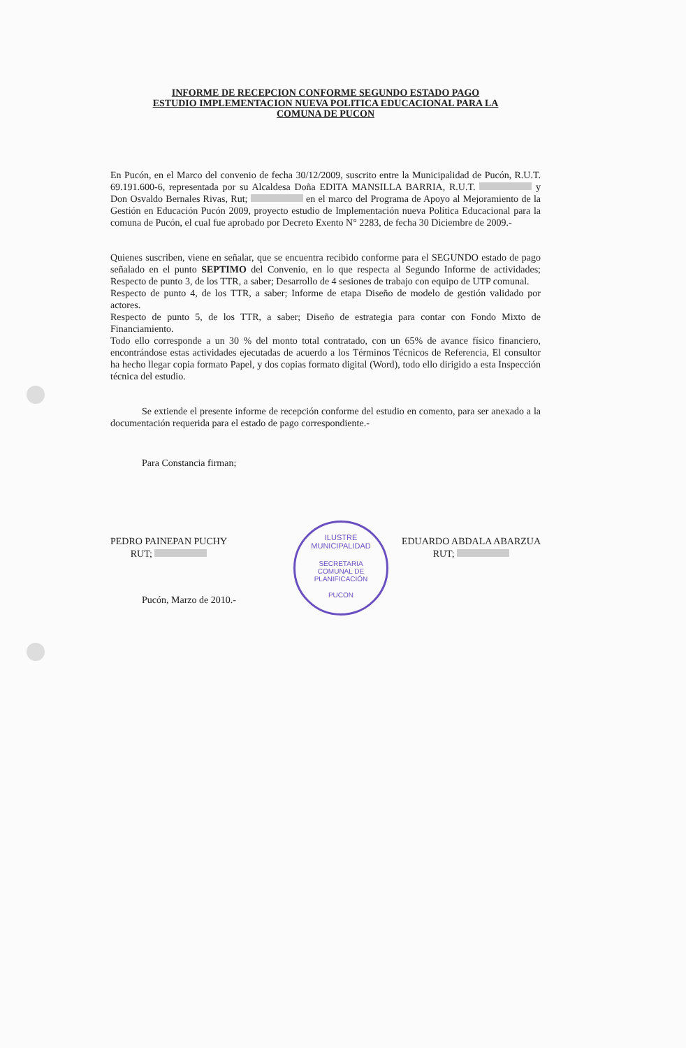ILUSTRE MUNICIPALIDAD
SECRETARIA
COMUNAL DE
PLANIFICACIÓN
PUCON
INFORME DE RECEPCION CONFORME SEGUNDO ESTADO PAGO
ESTUDIO IMPLEMENTACION NUEVA POLITICA EDUCACIONAL PARA LA
COMUNA DE PUCON
En Pucón, en el Marco del convenio de fecha 30/12/2009, suscrito entre la Municipalidad de Pucón, R.U.T. 69.191.600-6, representada por su Alcaldesa Doña EDITA MANSILLA BARRIA, R.U.T. y Don Osvaldo Bernales Rivas, Rut; en el marco del Programa de Apoyo al Mejoramiento de la Gestión en Educación Pucón 2009, proyecto estudio de Implementación nueva Política Educacional para la comuna de Pucón, el cual fue aprobado por Decreto Exento N° 2283, de fecha 30 Diciembre de 2009.-
Quienes suscriben, viene en señalar, que se encuentra recibido conforme para el SEGUNDO estado de pago señalado en el punto SEPTIMO del Convenio, en lo que respecta al Segundo Informe de actividades; Respecto de punto 3, de los TTR, a saber; Desarrollo de 4 sesiones de trabajo con equipo de UTP comunal.
Respecto de punto 4, de los TTR, a saber; Informe de etapa Diseño de modelo de gestión validado por actores.
Respecto de punto 5, de los TTR, a saber; Diseño de estrategia para contar con Fondo Mixto de Financiamiento.
Todo ello corresponde a un 30 % del monto total contratado, con un 65% de avance físico financiero, encontrándose estas actividades ejecutadas de acuerdo a los Términos Técnicos de Referencia, El consultor ha hecho llegar copia formato Papel, y dos copias formato digital (Word), todo ello dirigido a esta Inspección técnica del estudio.
Se extiende el presente informe de recepción conforme del estudio en comento, para ser anexado a la documentación requerida para el estado de pago correspondiente.-
Para Constancia firman;
PEDRO PAINEPAN PUCHY
RUT;
EDUARDO ABDALA ABARZUA
RUT;
Pucón, Marzo de 2010.-